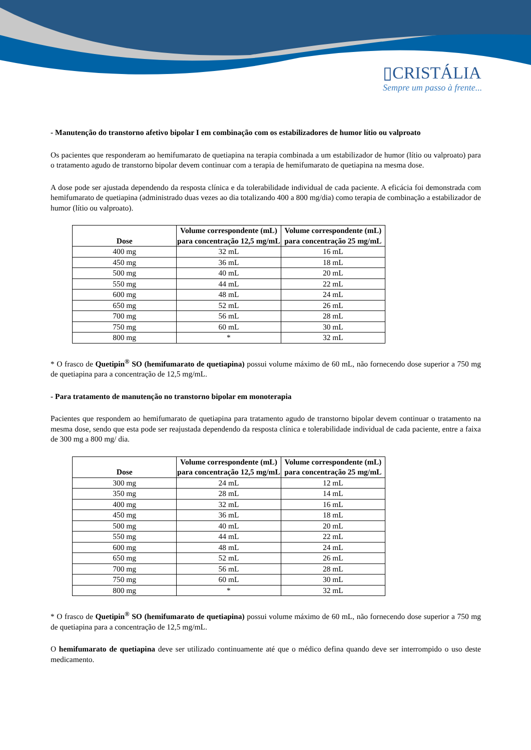▯CRISTÁLIA
Sempre um passo à frente...
- Manutenção do transtorno afetivo bipolar I em combinação com os estabilizadores de humor lítio ou valproato
Os pacientes que responderam ao hemifumarato de quetiapina na terapia combinada a um estabilizador de humor (lítio ou valproato) para o tratamento agudo de transtorno bipolar devem continuar com a terapia de hemifumarato de quetiapina na mesma dose.
A dose pode ser ajustada dependendo da resposta clínica e da tolerabilidade individual de cada paciente. A eficácia foi demonstrada com hemifumarato de quetiapina (administrado duas vezes ao dia totalizando 400 a 800 mg/dia) como terapia de combinação a estabilizador de humor (lítio ou valproato).
| Dose | Volume correspondente (mL) para concentração 12,5 mg/mL | Volume correspondente (mL) para concentração 25 mg/mL |
| --- | --- | --- |
| 400 mg | 32 mL | 16 mL |
| 450 mg | 36 mL | 18 mL |
| 500 mg | 40 mL | 20 mL |
| 550 mg | 44 mL | 22 mL |
| 600 mg | 48 mL | 24 mL |
| 650 mg | 52 mL | 26 mL |
| 700 mg | 56 mL | 28 mL |
| 750 mg | 60 mL | 30 mL |
| 800 mg | * | 32 mL |
* O frasco de Quetipin<sup>®</sup> SO (hemifumarato de quetiapina) possui volume máximo de 60 mL, não fornecendo dose superior a 750 mg de quetiapina para a concentração de 12,5 mg/mL.
- Para tratamento de manutenção no transtorno bipolar em monoterapia
Pacientes que respondem ao hemifumarato de quetiapina para tratamento agudo de transtorno bipolar devem continuar o tratamento na mesma dose, sendo que esta pode ser reajustada dependendo da resposta clínica e tolerabilidade individual de cada paciente, entre a faixa de 300 mg a 800 mg/ dia.
| Dose | Volume correspondente (mL) para concentração 12,5 mg/mL | Volume correspondente (mL) para concentração 25 mg/mL |
| --- | --- | --- |
| 300 mg | 24 mL | 12 mL |
| 350 mg | 28 mL | 14 mL |
| 400 mg | 32 mL | 16 mL |
| 450 mg | 36 mL | 18 mL |
| 500 mg | 40 mL | 20 mL |
| 550 mg | 44 mL | 22 mL |
| 600 mg | 48 mL | 24 mL |
| 650 mg | 52 mL | 26 mL |
| 700 mg | 56 mL | 28 mL |
| 750 mg | 60 mL | 30 mL |
| 800 mg | * | 32 mL |
* O frasco de Quetipin<sup>®</sup> SO (hemifumarato de quetiapina) possui volume máximo de 60 mL, não fornecendo dose superior a 750 mg de quetiapina para a concentração de 12,5 mg/mL.
O hemifumarato de quetiapina deve ser utilizado continuamente até que o médico defina quando deve ser interrompido o uso deste medicamento.